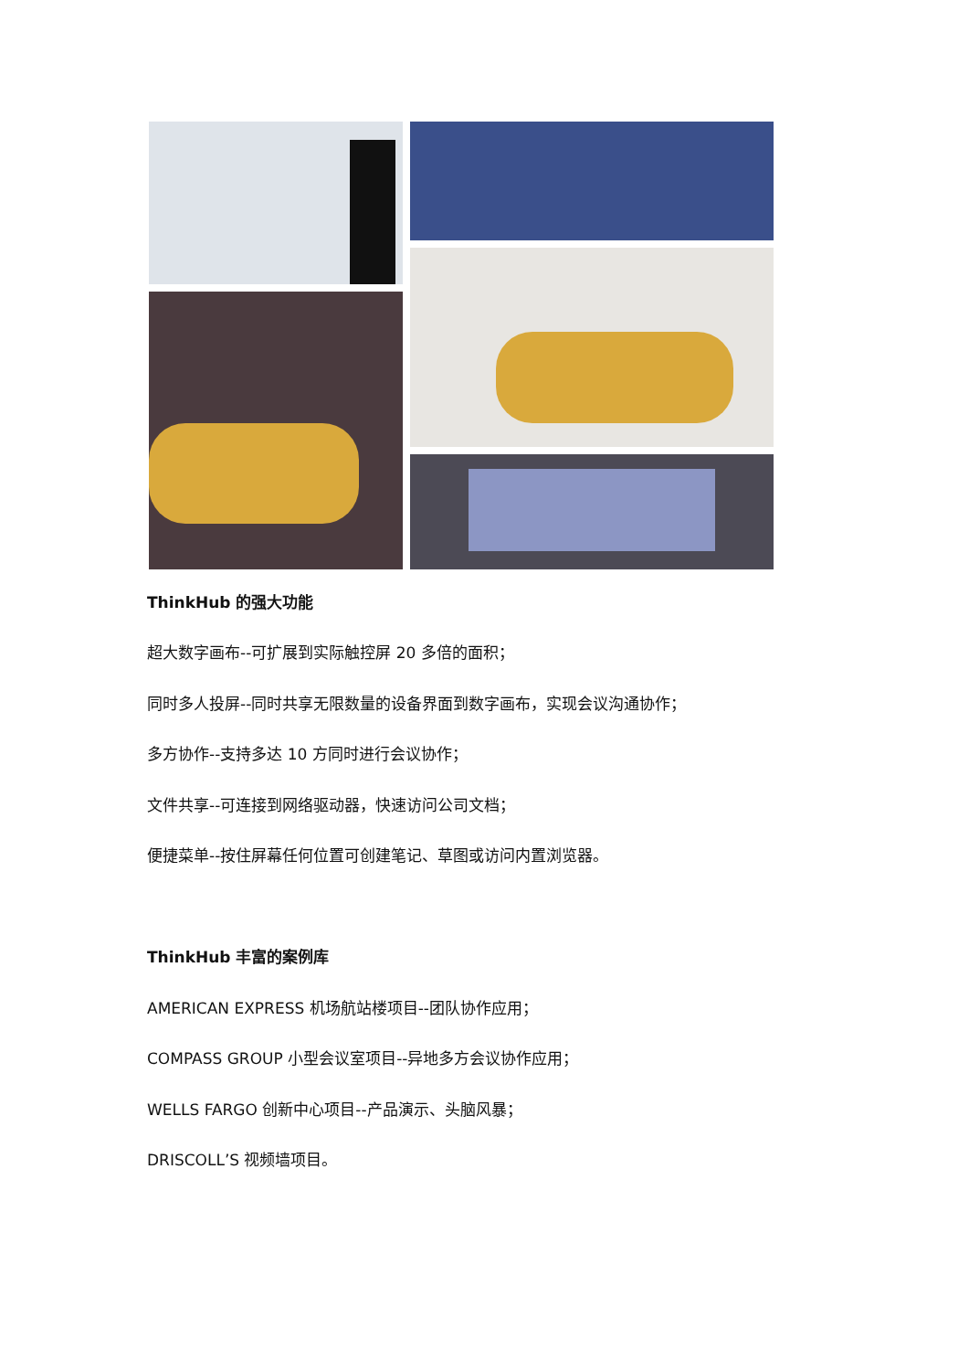ThinkHub 的强大功能
超大数字画布--可扩展到实际触控屏 20 多倍的面积；
同时多人投屏--同时共享无限数量的设备界面到数字画布，实现会议沟通协作；
多方协作--支持多达 10 方同时进行会议协作；
文件共享--可连接到网络驱动器，快速访问公司文档；
便捷菜单--按住屏幕任何位置可创建笔记、草图或访问内置浏览器。
ThinkHub 丰富的案例库
AMERICAN EXPRESS 机场航站楼项目--团队协作应用；
COMPASS GROUP 小型会议室项目--异地多方会议协作应用；
WELLS FARGO 创新中心项目--产品演示、头脑风暴；
DRISCOLL’S 视频墙项目。